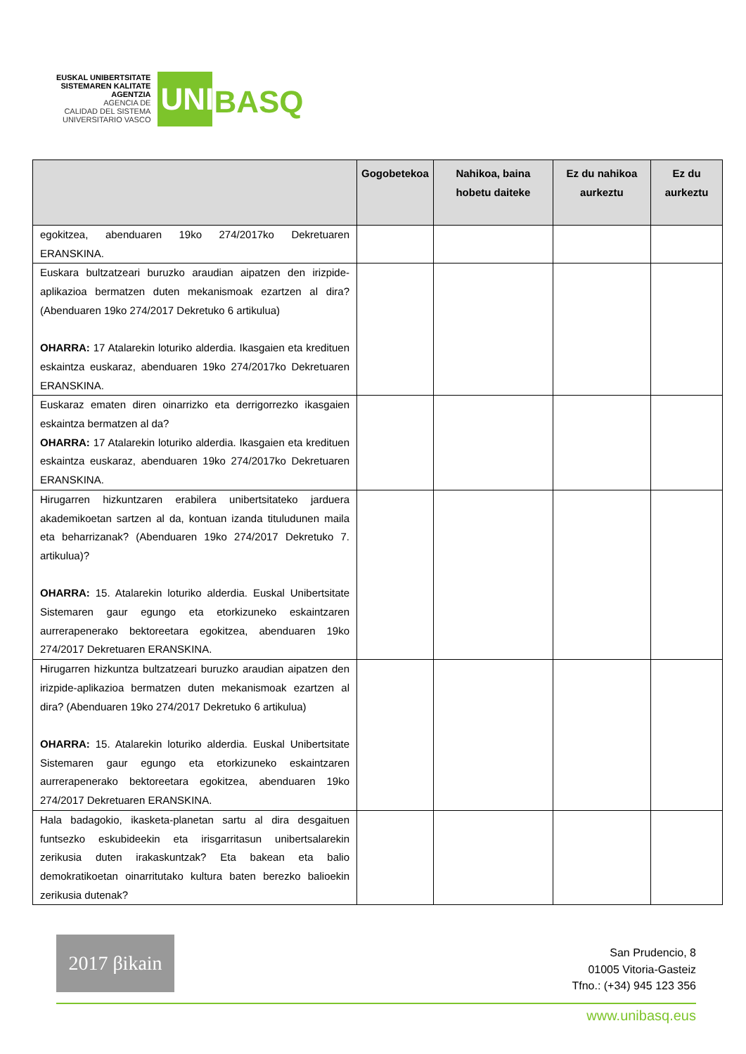EUSKAL UNIBERTSITATE
SISTEMAREN KALITATE
AGENTZIA
AGENCIA DE
CALIDAD DEL SISTEMA
UNIVERSITARIO VASCO
UNI
BASQ
| | Gogobetekoa | Nahikoa, baina hobetu daiteke | Ez du nahikoa aurkeztu | Ez du aurkeztu |
| --- | --- | --- | --- | --- |
| egokitzea, abenduaren 19ko 274/2017ko Dekretuaren ERANSKINA. | | | | |
| Euskara bultzatzeari buruzko araudian aipatzen den irizpide-aplikazioa bermatzen duten mekanismoak ezartzen al dira? (Abenduaren 19ko 274/2017 Dekretuko 6 artikulua) OHARRA: 17 Atalarekin loturiko alderdia. Ikasgaien eta kredituen eskaintza euskaraz, abenduaren 19ko 274/2017ko Dekretuaren ERANSKINA. | | | | |
| Euskaraz ematen diren oinarrizko eta derrigorrezko ikasgaien eskaintza bermatzen al da? OHARRA: 17 Atalarekin loturiko alderdia. Ikasgaien eta kredituen eskaintza euskaraz, abenduaren 19ko 274/2017ko Dekretuaren ERANSKINA. | | | | |
| Hirugarren hizkuntzaren erabilera unibertsitateko jarduera akademikoetan sartzen al da, kontuan izanda tituludunen maila eta beharrizanak? (Abenduaren 19ko 274/2017 Dekretuko 7. artikulua)? OHARRA: 15. Atalarekin loturiko alderdia. Euskal Unibertsitate Sistemaren gaur egungo eta etorkizuneko eskaintzaren aurrerapenerako bektoreetara egokitzea, abenduaren 19ko 274/2017 Dekretuaren ERANSKINA. | | | | |
| Hirugarren hizkuntza bultzatzeari buruzko araudian aipatzen den irizpide-aplikazioa bermatzen duten mekanismoak ezartzen al dira? (Abenduaren 19ko 274/2017 Dekretuko 6 artikulua) OHARRA: 15. Atalarekin loturiko alderdia. Euskal Unibertsitate Sistemaren gaur egungo eta etorkizuneko eskaintzaren aurrerapenerako bektoreetara egokitzea, abenduaren 19ko 274/2017 Dekretuaren ERANSKINA. | | | | |
| Hala badagokio, ikasketa-planetan sartu al dira desgaituen funtsezko eskubideekin eta irisgarritasun unibertsalarekin zerikusia duten irakaskuntzak? Eta bakean eta balio demokratikoetan oinarritutako kultura baten berezko balioekin zerikusia dutenak? | | | | |
2017 βikain
San Prudencio, 8
01005 Vitoria-Gasteiz
Tfno.: (+34) 945 123 356
www.unibasq.eus